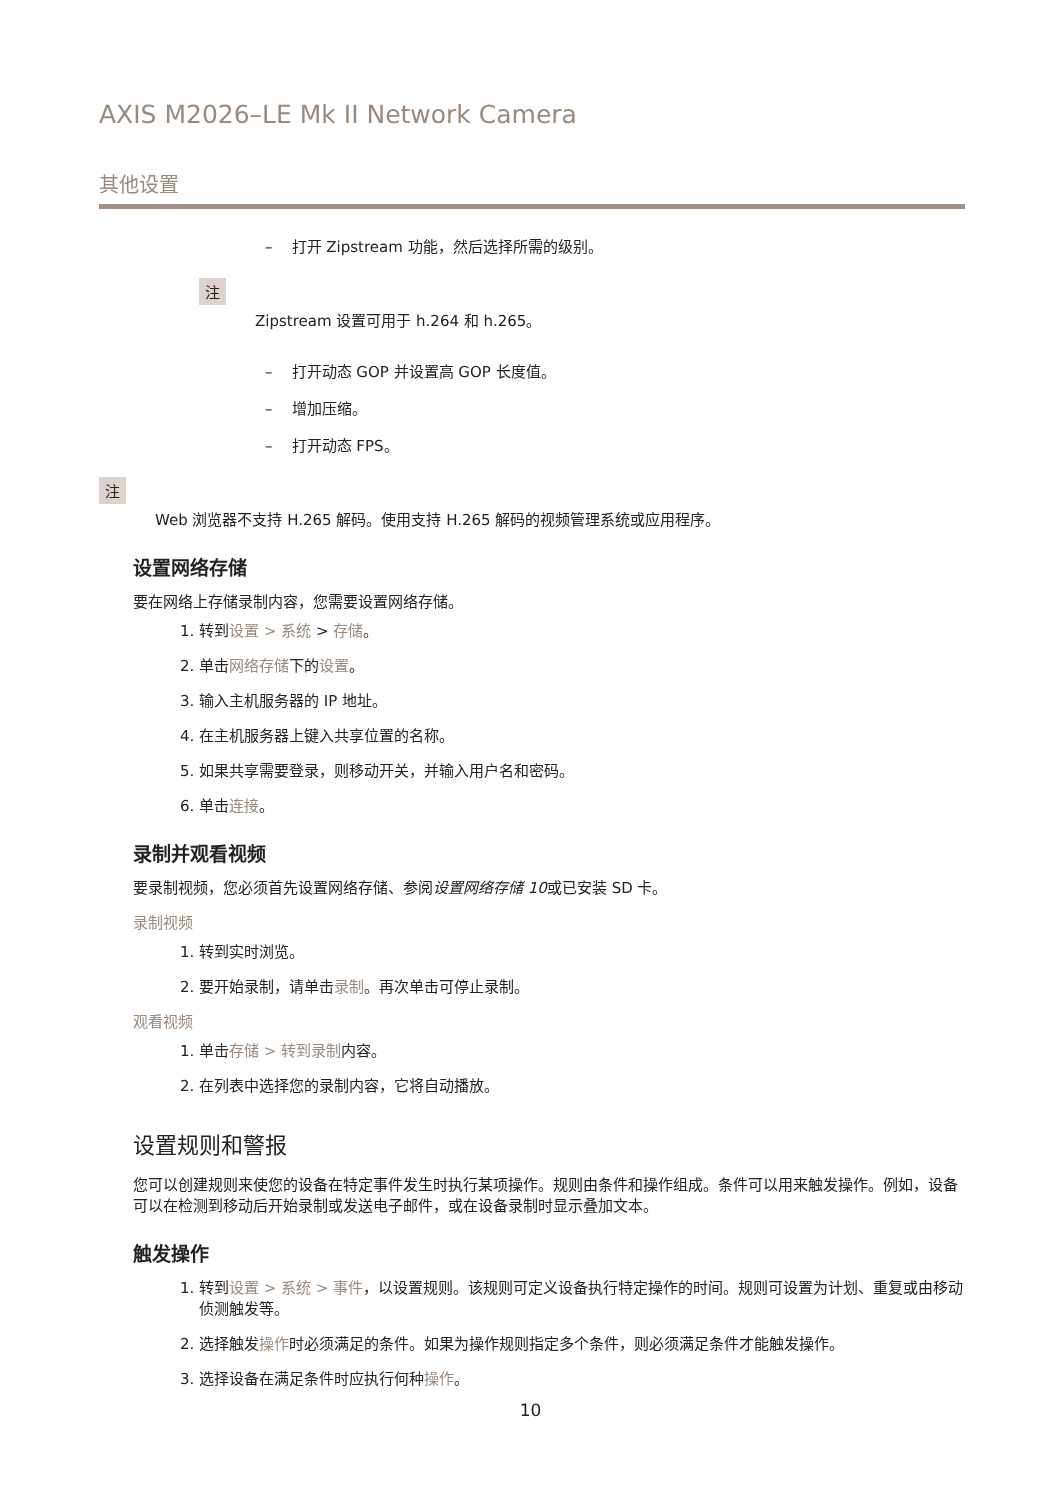AXIS M2026–LE Mk II Network Camera
其他设置
– 打开 Zipstream 功能，然后选择所需的级别。
注
Zipstream 设置可用于 h.264 和 h.265。
– 打开动态 GOP 并设置高 GOP 长度值。
– 增加压缩。
– 打开动态 FPS。
注
Web 浏览器不支持 H.265 解码。使用支持 H.265 解码的视频管理系统或应用程序。
设置网络存储
要在网络上存储录制内容，您需要设置网络存储。
1. 转到设置 > 系统 > 存储。
2. 单击网络存储下的设置。
3. 输入主机服务器的 IP 地址。
4. 在主机服务器上键入共享位置的名称。
5. 如果共享需要登录，则移动开关，并输入用户名和密码。
6. 单击连接。
录制并观看视频
要录制视频，您必须首先设置网络存储、参阅设置网络存储 10或已安装 SD 卡。
录制视频
1. 转到实时浏览。
2. 要开始录制，请单击录制。再次单击可停止录制。
观看视频
1. 单击存储 > 转到录制内容。
2. 在列表中选择您的录制内容，它将自动播放。
设置规则和警报
您可以创建规则来使您的设备在特定事件发生时执行某项操作。规则由条件和操作组成。条件可以用来触发操作。例如，设备可以在检测到移动后开始录制或发送电子邮件，或在设备录制时显示叠加文本。
触发操作
1. 转到设置 > 系统 > 事件，以设置规则。该规则可定义设备执行特定操作的时间。规则可设置为计划、重复或由移动侦测触发等。
2. 选择触发操作时必须满足的条件。如果为操作规则指定多个条件，则必须满足条件才能触发操作。
3. 选择设备在满足条件时应执行何种操作。
10